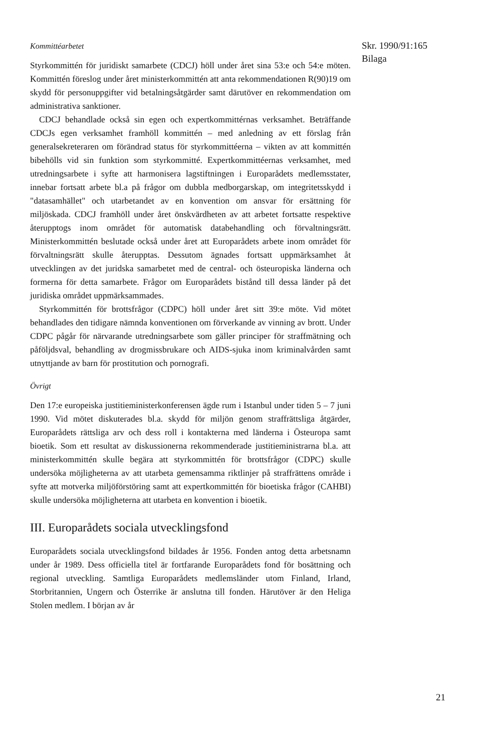Kommittéarbetet
Styrkommittén för juridiskt samarbete (CDCJ) höll under året sina 53:e och 54:e möten. Kommittén föreslog under året ministerkommittén att anta rekommendationen R(90)19 om skydd för personuppgifter vid betalningsåtgärder samt därutöver en rekommendation om administrativa sanktioner.
CDCJ behandlade också sin egen och expertkommittérnas verksamhet. Beträffande CDCJs egen verksamhet framhöll kommittén – med anledning av ett förslag från generalsekreteraren om förändrad status för styrkommittéerna – vikten av att kommittén bibehölls vid sin funktion som styrkommitté. Expertkommittéernas verksamhet, med utredningsarbete i syfte att harmonisera lagstiftningen i Europarådets medlemsstater, innebar fortsatt arbete bl.a på frågor om dubbla medborgarskap, om integritetsskydd i "datasamhället" och utarbetandet av en konvention om ansvar för ersättning för miljöskada. CDCJ framhöll under året önskvärdheten av att arbetet fortsatte respektive återupptogs inom området för automatisk databehandling och förvaltningsrätt. Ministerkommittén beslutade också under året att Europarådets arbete inom området för förvaltningsrätt skulle återupptas. Dessutom ägnades fortsatt uppmärksamhet åt utvecklingen av det juridska samarbetet med de central- och östeuropiska länderna och formerna för detta samarbete. Frågor om Europarådets bistånd till dessa länder på det juridiska området uppmärksammades.
Styrkommittén för brottsfrågor (CDPC) höll under året sitt 39:e möte. Vid mötet behandlades den tidigare nämnda konventionen om förverkande av vinning av brott. Under CDPC pågår för närvarande utredningsarbete som gäller principer för straffmätning och påföljdsval, behandling av drogmissbrukare och AIDS-sjuka inom kriminalvården samt utnyttjande av barn för prostitution och pornografi.
Övrigt
Den 17:e europeiska justitieministerkonferensen ägde rum i Istanbul under tiden 5 – 7 juni 1990. Vid mötet diskuterades bl.a. skydd för miljön genom straffrättsliga åtgärder, Europarådets rättsliga arv och dess roll i kontakterna med länderna i Östeuropa samt bioetik. Som ett resultat av diskussionerna rekommenderade justitieministrarna bl.a. att ministerkommittén skulle begära att styrkommittén för brottsfrågor (CDPC) skulle undersöka möjligheterna av att utarbeta gemensamma riktlinjer på straffrättens område i syfte att motverka miljöförstöring samt att expertkommittén för bioetiska frågor (CAHBI) skulle undersöka möjligheterna att utarbeta en konvention i bioetik.
III. Europarådets sociala utvecklingsfond
Europarådets sociala utvecklingsfond bildades år 1956. Fonden antog detta arbetsnamn under år 1989. Dess officiella titel är fortfarande Europarådets fond för bosättning och regional utveckling. Samtliga Europarådets medlemsländer utom Finland, Irland, Storbritannien, Ungern och Österrike är anslutna till fonden. Härutöver är den Heliga Stolen medlem. I början av år
Skr. 1990/91:165
Bilaga
21